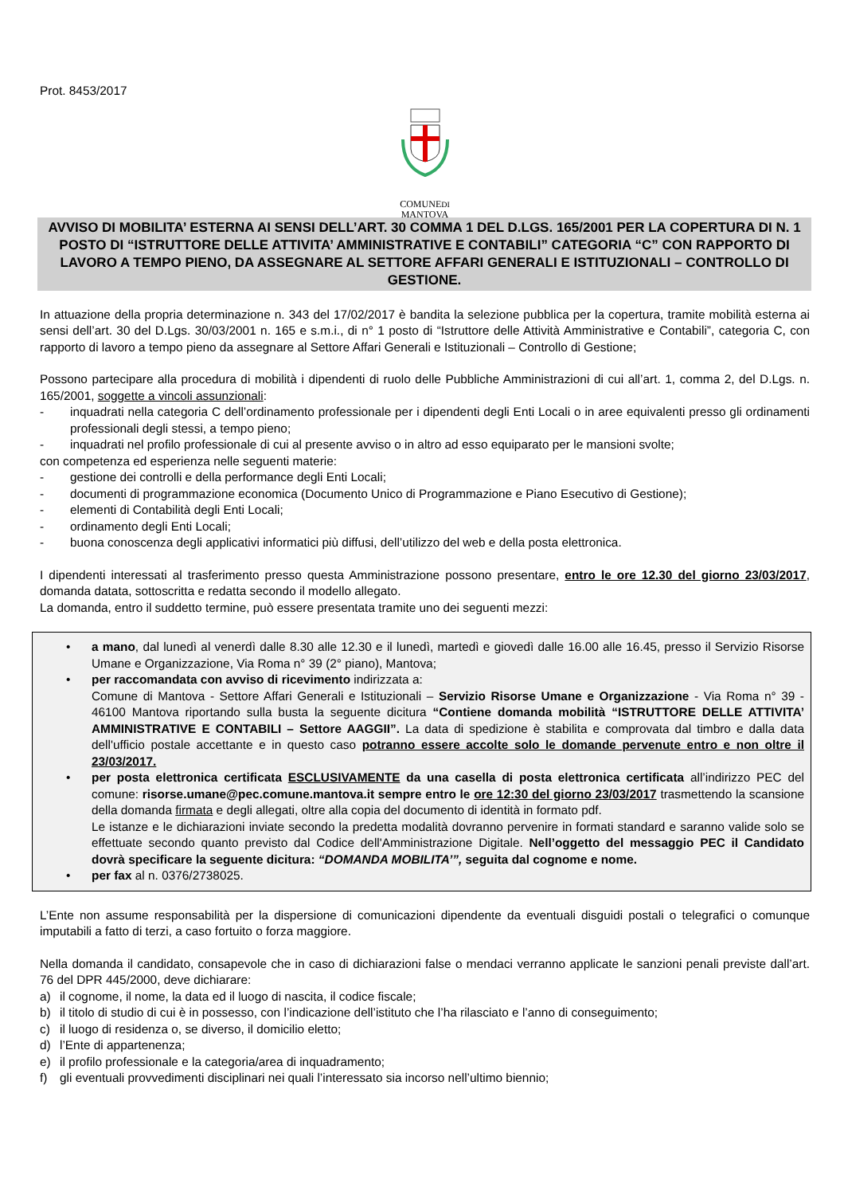Prot. 8453/2017
COMUNEDI
MANTOVA
AVVISO DI MOBILITA’ ESTERNA AI SENSI DELL’ART. 30 COMMA 1 DEL D.LGS. 165/2001 PER LA COPERTURA DI N. 1 POSTO DI “ISTRUTTORE DELLE ATTIVITA’ AMMINISTRATIVE E CONTABILI” CATEGORIA “C” CON RAPPORTO DI LAVORO A TEMPO PIENO, DA ASSEGNARE AL SETTORE AFFARI GENERALI E ISTITUZIONALI – CONTROLLO DI GESTIONE.
In attuazione della propria determinazione n. 343 del 17/02/2017 è bandita la selezione pubblica per la copertura, tramite mobilità esterna ai sensi dell’art. 30 del D.Lgs. 30/03/2001 n. 165 e s.m.i., di n° 1 posto di “Istruttore delle Attività Amministrative e Contabili”, categoria C, con rapporto di lavoro a tempo pieno da assegnare al Settore Affari Generali e Istituzionali – Controllo di Gestione;
Possono partecipare alla procedura di mobilità i dipendenti di ruolo delle Pubbliche Amministrazioni di cui all’art. 1, comma 2, del D.Lgs. n. 165/2001, soggette a vincoli assunzionali:
- inquadrati nella categoria C dell’ordinamento professionale per i dipendenti degli Enti Locali o in aree equivalenti presso gli ordinamenti professionali degli stessi, a tempo pieno;
- inquadrati nel profilo professionale di cui al presente avviso o in altro ad esso equiparato per le mansioni svolte;
con competenza ed esperienza nelle seguenti materie:
- gestione dei controlli e della performance degli Enti Locali;
- documenti di programmazione economica (Documento Unico di Programmazione e Piano Esecutivo di Gestione);
- elementi di Contabilità degli Enti Locali;
- ordinamento degli Enti Locali;
- buona conoscenza degli applicativi informatici più diffusi, dell’utilizzo del web e della posta elettronica.
I dipendenti interessati al trasferimento presso questa Amministrazione possono presentare, entro le ore 12.30 del giorno 23/03/2017, domanda datata, sottoscritta e redatta secondo il modello allegato.
La domanda, entro il suddetto termine, può essere presentata tramite uno dei seguenti mezzi:
• a mano, dal lunedì al venerdì dalle 8.30 alle 12.30 e il lunedì, martedì e giovedì dalle 16.00 alle 16.45, presso il Servizio Risorse Umane e Organizzazione, Via Roma n° 39 (2° piano), Mantova;
• per raccomandata con avviso di ricevimento indirizzata a:
Comune di Mantova - Settore Affari Generali e Istituzionali – Servizio Risorse Umane e Organizzazione - Via Roma n° 39 - 46100 Mantova riportando sulla busta la seguente dicitura “Contiene domanda mobilità “ISTRUTTORE DELLE ATTIVITA’ AMMINISTRATIVE E CONTABILI – Settore AAGGII”. La data di spedizione è stabilita e comprovata dal timbro e dalla data dell'ufficio postale accettante e in questo caso potranno essere accolte solo le domande pervenute entro e non oltre il 23/03/2017.
• per posta elettronica certificata ESCLUSIVAMENTE da una casella di posta elettronica certificata all’indirizzo PEC del comune: risorse.umane@pec.comune.mantova.it sempre entro le ore 12:30 del giorno 23/03/2017 trasmettendo la scansione della domanda firmata e degli allegati, oltre alla copia del documento di identità in formato pdf.
Le istanze e le dichiarazioni inviate secondo la predetta modalità dovranno pervenire in formati standard e saranno valide solo se effettuate secondo quanto previsto dal Codice dell'Amministrazione Digitale. Nell’oggetto del messaggio PEC il Candidato dovrà specificare la seguente dicitura: “DOMANDA MOBILITA’”, seguita dal cognome e nome.
• per fax al n. 0376/2738025.
L’Ente non assume responsabilità per la dispersione di comunicazioni dipendente da eventuali disguidi postali o telegrafici o comunque imputabili a fatto di terzi, a caso fortuito o forza maggiore.
Nella domanda il candidato, consapevole che in caso di dichiarazioni false o mendaci verranno applicate le sanzioni penali previste dall’art. 76 del DPR 445/2000, deve dichiarare:
a) il cognome, il nome, la data ed il luogo di nascita, il codice fiscale;
b) il titolo di studio di cui è in possesso, con l’indicazione dell’istituto che l’ha rilasciato e l’anno di conseguimento;
c) il luogo di residenza o, se diverso, il domicilio eletto;
d) l’Ente di appartenenza;
e) il profilo professionale e la categoria/area di inquadramento;
f) gli eventuali provvedimenti disciplinari nei quali l’interessato sia incorso nell’ultimo biennio;